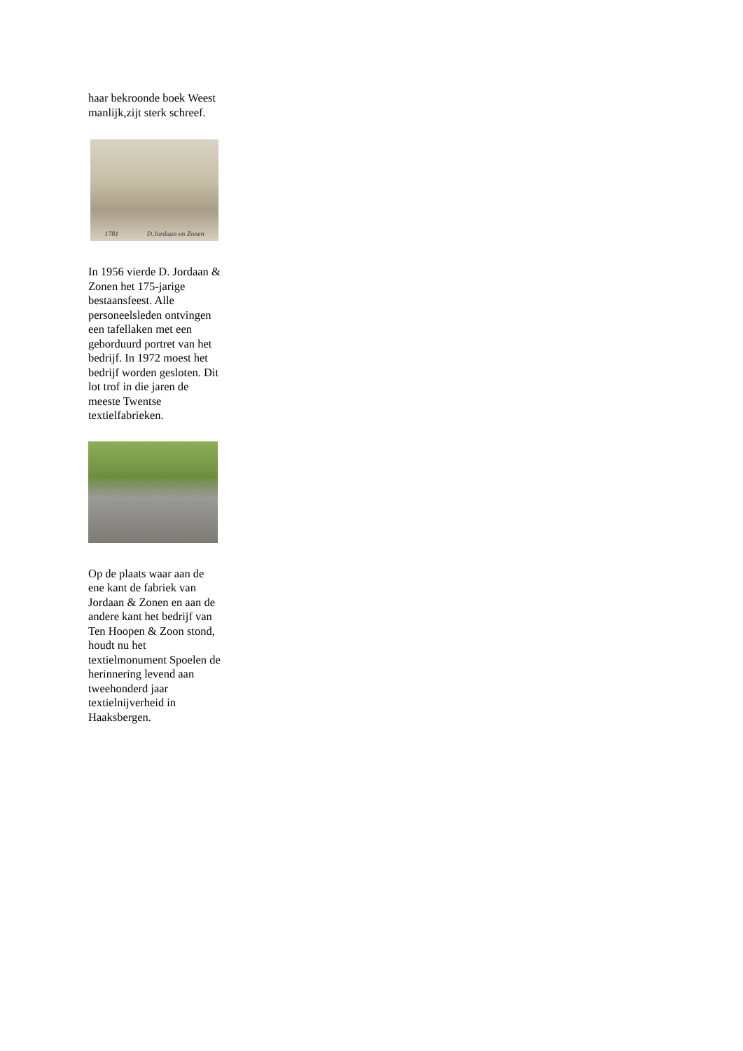haar bekroonde boek Weest manlijk,zijt sterk schreef.
1781 D.Jordaan en Zonen
In 1956 vierde D. Jordaan & Zonen het 175-jarige bestaansfeest. Alle personeelsleden ontvingen een tafellaken met een geborduurd portret van het bedrijf. In 1972 moest het bedrijf worden gesloten. Dit lot trof in die jaren de meeste Twentse textielfabrieken.
Op de plaats waar aan de ene kant de fabriek van Jordaan & Zonen en aan de andere kant het bedrijf van Ten Hoopen & Zoon stond, houdt nu het textielmonument Spoelen de herinnering levend aan tweehonderd jaar textielnijverheid in Haaksbergen.